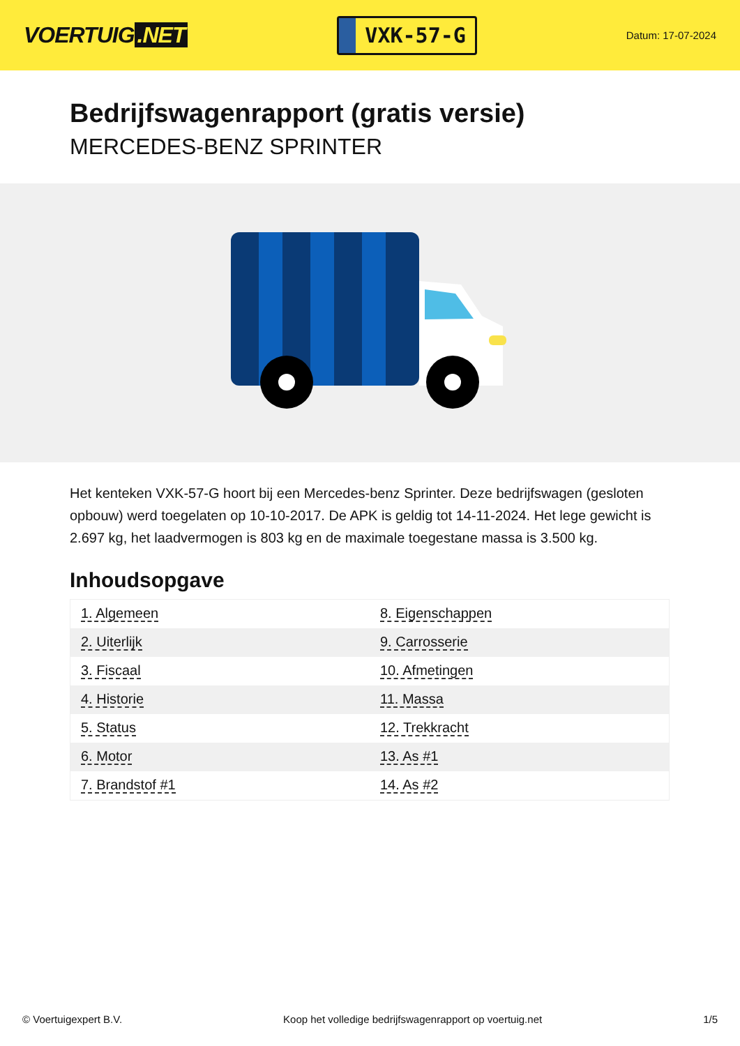VOERTUIG.NET
VXK-57-G
Datum: 17-07-2024
Bedrijfswagenrapport (gratis versie)
MERCEDES-BENZ SPRINTER
Het kenteken VXK-57-G hoort bij een Mercedes-benz Sprinter. Deze bedrijfswagen (gesloten opbouw) werd toegelaten op 10-10-2017. De APK is geldig tot 14-11-2024. Het lege gewicht is 2.697 kg, het laadvermogen is 803 kg en de maximale toegestane massa is 3.500 kg.
Inhoudsopgave
| 1. Algemeen | 8. Eigenschappen |
| 2. Uiterlijk | 9. Carrosserie |
| 3. Fiscaal | 10. Afmetingen |
| 4. Historie | 11. Massa |
| 5. Status | 12. Trekkracht |
| 6. Motor | 13. As #1 |
| 7. Brandstof #1 | 14. As #2 |
© Voertuigexpert B.V. Koop het volledige bedrijfswagenrapport op voertuig.net 1/5